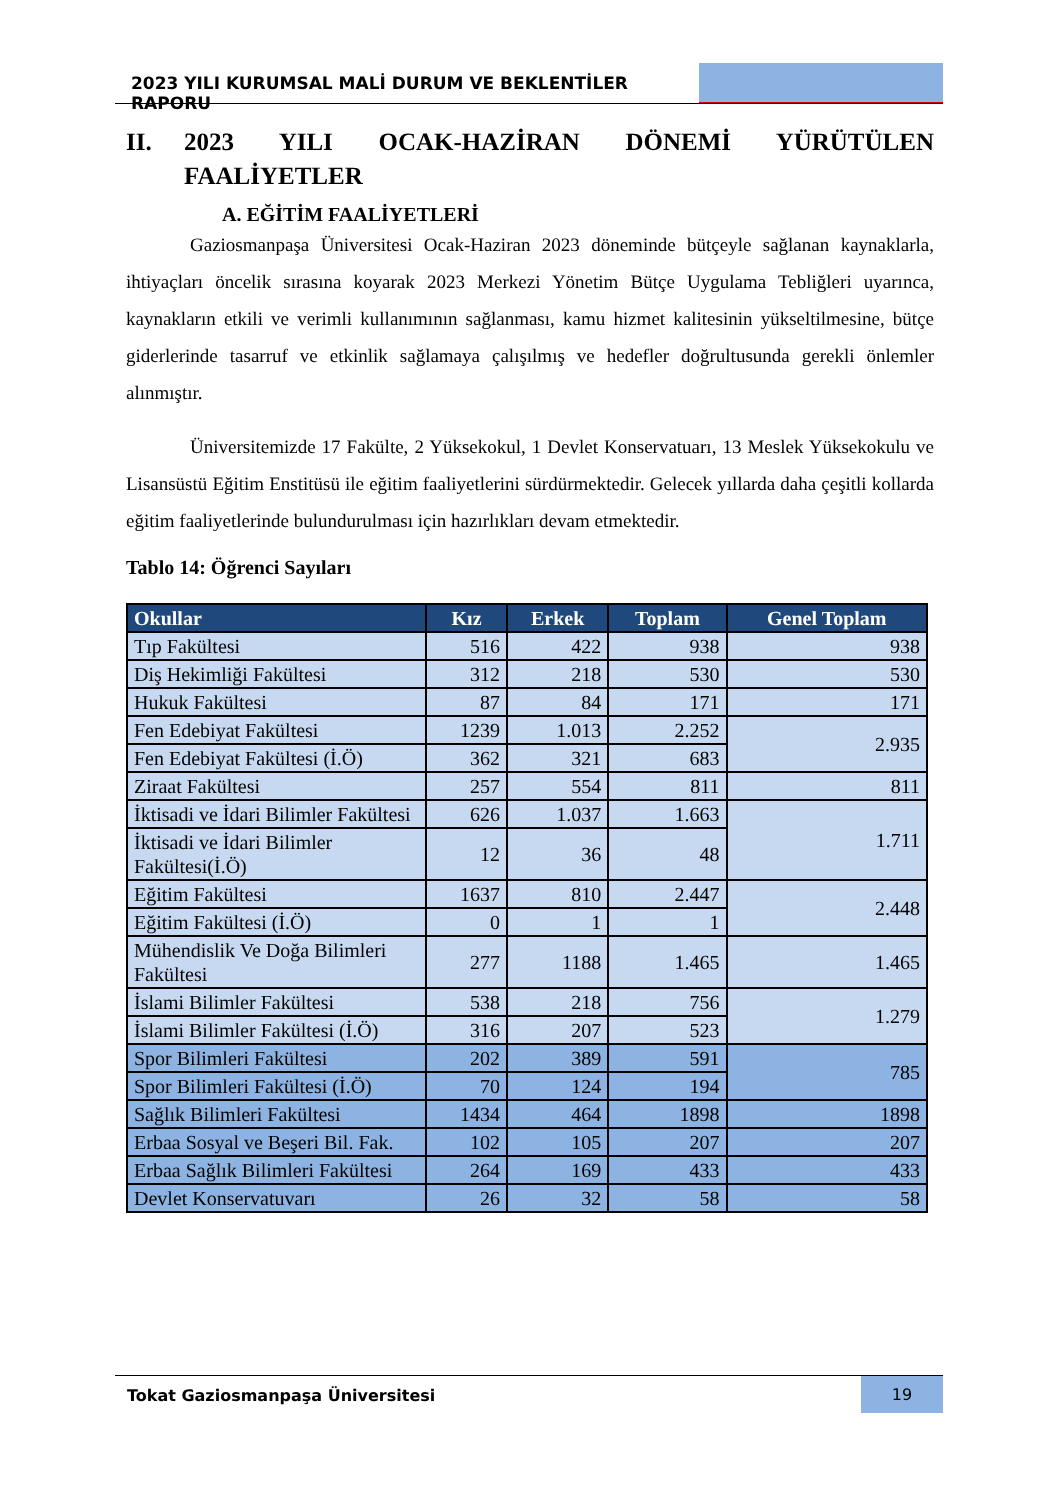2023 YILI KURUMSAL MALİ DURUM VE BEKLENTİLER RAPORU
II. 2023 YILI OCAK-HAZİRAN DÖNEMİ YÜRÜTÜLEN FAALİYETLER
A. EĞİTİM FAALİYETLERİ
Gaziosmanpaşa Üniversitesi Ocak-Haziran 2023 döneminde bütçeyle sağlanan kaynaklarla, ihtiyaçları öncelik sırasına koyarak 2023 Merkezi Yönetim Bütçe Uygulama Tebliğleri uyarınca, kaynakların etkili ve verimli kullanımının sağlanması, kamu hizmet kalitesinin yükseltilmesine, bütçe giderlerinde tasarruf ve etkinlik sağlamaya çalışılmış ve hedefler doğrultusunda gerekli önlemler alınmıştır.
Üniversitemizde 17 Fakülte, 2 Yüksekokul, 1 Devlet Konservatuarı, 13 Meslek Yüksekokulu ve Lisansüstü Eğitim Enstitüsü ile eğitim faaliyetlerini sürdürmektedir. Gelecek yıllarda daha çeşitli kollarda eğitim faaliyetlerinde bulundurulması için hazırlıkları devam etmektedir.
Tablo 14: Öğrenci Sayıları
| Okullar | Kız | Erkek | Toplam | Genel Toplam |
| --- | --- | --- | --- | --- |
| Tıp Fakültesi | 516 | 422 | 938 | 938 |
| Diş Hekimliği Fakültesi | 312 | 218 | 530 | 530 |
| Hukuk Fakültesi | 87 | 84 | 171 | 171 |
| Fen Edebiyat Fakültesi | 1239 | 1.013 | 2.252 | 2.935 |
| Fen Edebiyat Fakültesi (İ.Ö) | 362 | 321 | 683 | |
| Ziraat Fakültesi | 257 | 554 | 811 | 811 |
| İktisadi ve İdari Bilimler Fakültesi | 626 | 1.037 | 1.663 | 1.711 |
| İktisadi ve İdari Bilimler Fakültesi(İ.Ö) | 12 | 36 | 48 | |
| Eğitim Fakültesi | 1637 | 810 | 2.447 | 2.448 |
| Eğitim Fakültesi (İ.Ö) | 0 | 1 | 1 | |
| Mühendislik Ve Doğa Bilimleri Fakültesi | 277 | 1188 | 1.465 | 1.465 |
| İslami Bilimler Fakültesi | 538 | 218 | 756 | 1.279 |
| İslami Bilimler Fakültesi (İ.Ö) | 316 | 207 | 523 | |
| Spor Bilimleri Fakültesi | 202 | 389 | 591 | 785 |
| Spor Bilimleri Fakültesi (İ.Ö) | 70 | 124 | 194 | |
| Sağlık Bilimleri Fakültesi | 1434 | 464 | 1898 | 1898 |
| Erbaa Sosyal ve Beşeri Bil. Fak. | 102 | 105 | 207 | 207 |
| Erbaa Sağlık Bilimleri Fakültesi | 264 | 169 | 433 | 433 |
| Devlet Konservatuvarı | 26 | 32 | 58 | 58 |
Tokat Gaziosmanpaşa Üniversitesi
19